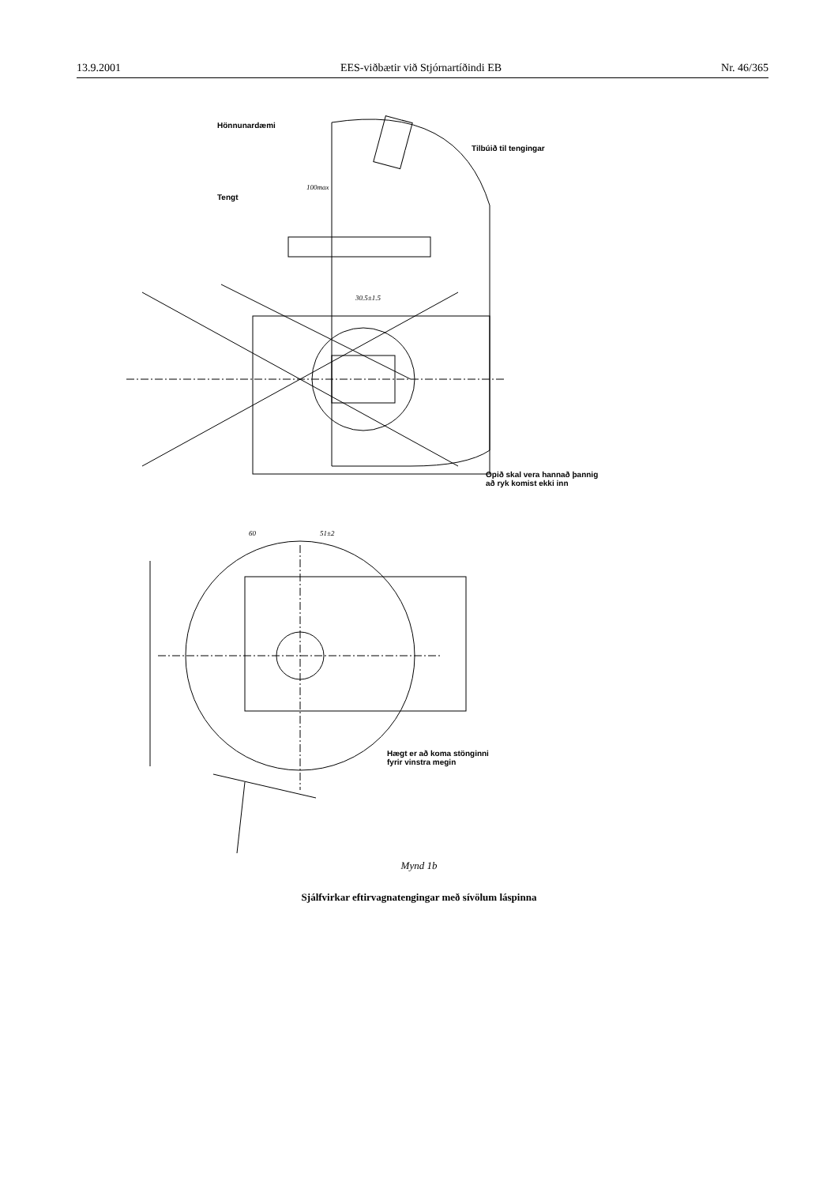13.9.2001 EES-viðbætir við Stjórnartíðindi EB Nr. 46/365
Hönnunardæmi
Tilbúið til tengingar
Tengt
100max
30.5±1.5
Opið skal vera hannað þannig
að ryk komist ekki inn
60 51±2
Hægt er að koma stönginni
fyrir vinstra megin
Mynd 1b
Sjálfvirkar eftirvagnatengingar með sívölum láspinna